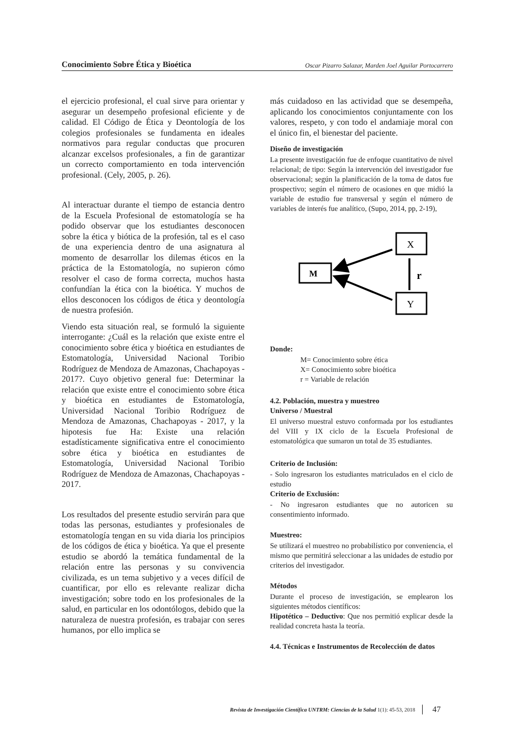Conocimiento Sobre Ética y Bioética Oscar Pizarro Salazar, Marden Joel Aguilar Portocarrero
el ejercicio profesional, el cual sirve para orientar y asegurar un desempeño profesional eficiente y de calidad. El Código de Ética y Deontología de los colegios profesionales se fundamenta en ideales normativos para regular conductas que procuren alcanzar excelsos profesionales, a fin de garantizar un correcto comportamiento en toda intervención profesional. (Cely, 2005, p. 26).
Al interactuar durante el tiempo de estancia dentro de la Escuela Profesional de estomatología se ha podido observar que los estudiantes desconocen sobre la ética y biótica de la profesión, tal es el caso de una experiencia dentro de una asignatura al momento de desarrollar los dilemas éticos en la práctica de la Estomatología, no supieron cómo resolver el caso de forma correcta, muchos hasta confundían la ética con la bioética. Y muchos de ellos desconocen los códigos de ética y deontología de nuestra profesión.
Viendo esta situación real, se formuló la siguiente interrogante: ¿Cuál es la relación que existe entre el conocimiento sobre ética y bioética en estudiantes de Estomatología, Universidad Nacional Toribio Rodríguez de Mendoza de Amazonas, Chachapoyas - 2017?. Cuyo objetivo general fue: Determinar la relación que existe entre el conocimiento sobre ética y bioética en estudiantes de Estomatología, Universidad Nacional Toribio Rodríguez de Mendoza de Amazonas, Chachapoyas - 2017, y la hipotesis fue Ha: Existe una relación estadísticamente significativa entre el conocimiento sobre ética y bioética en estudiantes de Estomatología, Universidad Nacional Toribio Rodríguez de Mendoza de Amazonas, Chachapoyas - 2017.
Los resultados del presente estudio servirán para que todas las personas, estudiantes y profesionales de estomatología tengan en su vida diaria los principios de los códigos de ética y bioética. Ya que el presente estudio se abordó la temática fundamental de la relación entre las personas y su convivencia civilizada, es un tema subjetivo y a veces difícil de cuantificar, por ello es relevante realizar dicha investigación; sobre todo en los profesionales de la salud, en particular en los odontólogos, debido que la naturaleza de nuestra profesión, es trabajar con seres humanos, por ello implica se
más cuidadoso en las actividad que se desempeña, aplicando los conocimientos conjuntamente con los valores, respeto, y con todo el andamiaje moral con el único fin, el bienestar del paciente.
Diseño de investigación
La presente investigación fue de enfoque cuantitativo de nivel relacional; de tipo: Según la intervención del investigador fue observacional; según la planificación de la toma de datos fue prospectivo; según el número de ocasiones en que midió la variable de estudio fue transversal y según el número de variables de interés fue analítico, (Supo, 2014, pp, 2-19),
M
X
Y
r
Donde:
M= Conocimiento sobre ética
X= Conocimiento sobre bioética
r = Variable de relación
4.2. Población, muestra y muestreo
Universo / Muestral
El universo muestral estuvo conformada por los estudiantes del VIII y IX ciclo de la Escuela Profesional de estomatológica que sumaron un total de 35 estudiantes.
Criterio de Inclusión:
- Solo ingresaron los estudiantes matriculados en el ciclo de estudio
Criterio de Exclusión:
- No ingresaron estudiantes que no autoricen su consentimiento informado.
Muestreo:
Se utilizará el muestreo no probabilístico por conveniencia, el mismo que permitirá seleccionar a las unidades de estudio por criterios del investigador.
Métodos
Durante el proceso de investigación, se emplearon los siguientes métodos científicos:
Hipotético – Deductivo: Que nos permitió explicar desde la realidad concreta hasta la teoría.
4.4. Técnicas e Instrumentos de Recolección de datos
Revista de Investigación Científica UNTRM: Ciencias de la Salud 1(1): 45-53, 2018 47